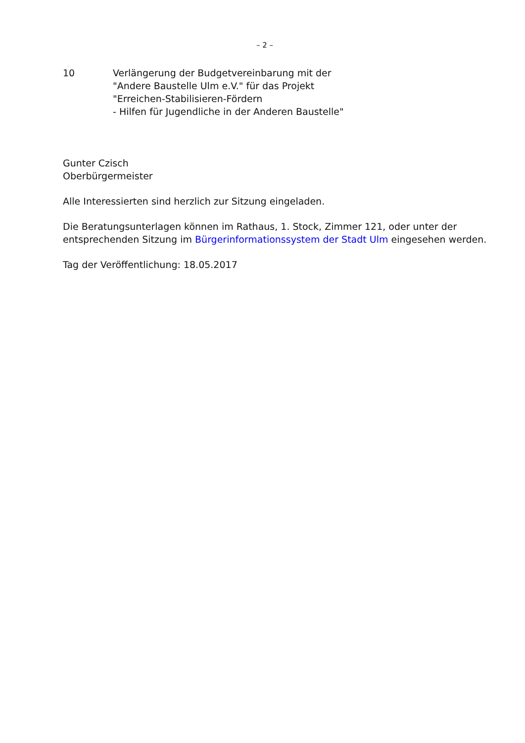– 2 –
10 Verlängerung der Budgetvereinbarung mit der
"Andere Baustelle Ulm e.V." für das Projekt
"Erreichen-Stabilisieren-Fördern
- Hilfen für Jugendliche in der Anderen Baustelle"
Gunter Czisch
Oberbürgermeister
Alle Interessierten sind herzlich zur Sitzung eingeladen.
Die Beratungsunterlagen können im Rathaus, 1. Stock, Zimmer 121, oder unter der entsprechenden Sitzung im Bürgerinformationssystem der Stadt Ulm eingesehen werden.
Tag der Veröffentlichung: 18.05.2017